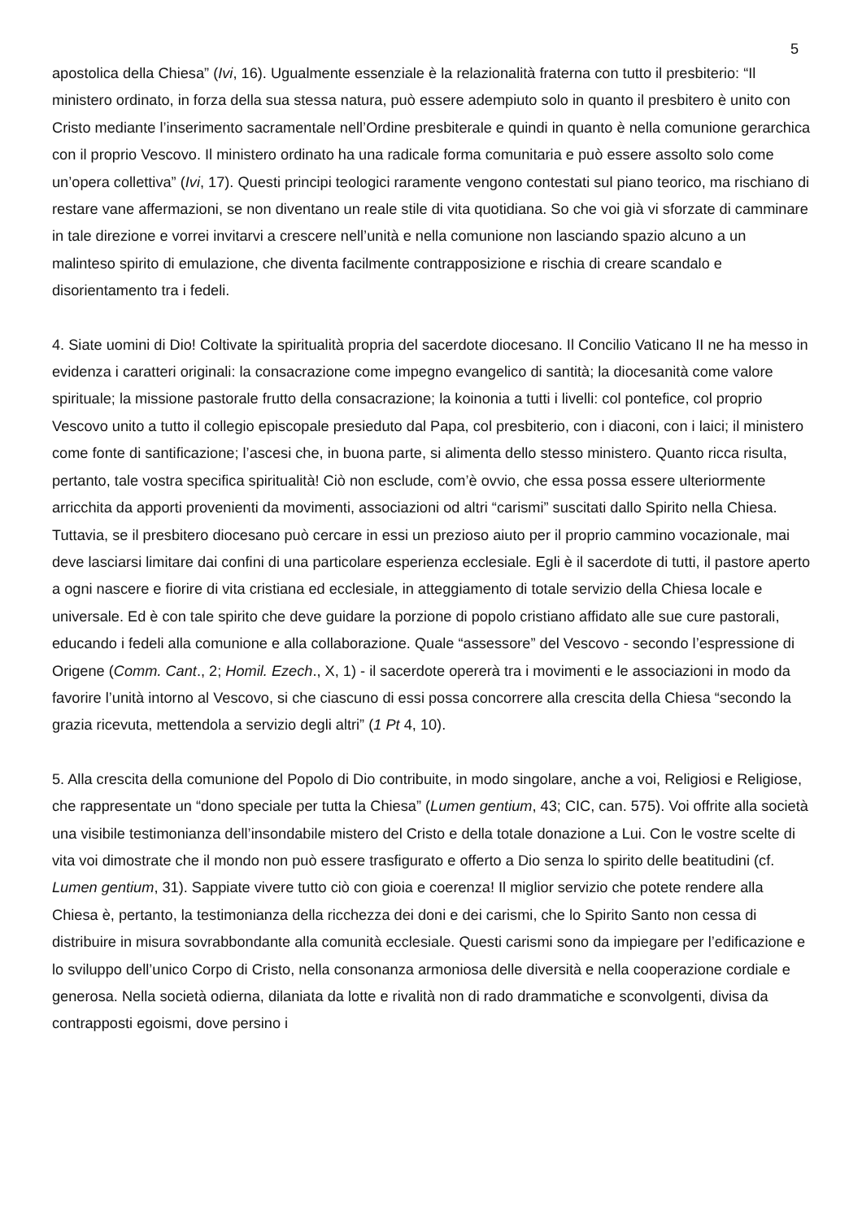5
apostolica della Chiesa” (Ivi, 16). Ugualmente essenziale è la relazionalità fraterna con tutto il presbiterio: “Il ministero ordinato, in forza della sua stessa natura, può essere adempiuto solo in quanto il presbitero è unito con Cristo mediante l’inserimento sacramentale nell’Ordine presbiterale e quindi in quanto è nella comunione gerarchica con il proprio Vescovo. Il ministero ordinato ha una radicale forma comunitaria e può essere assolto solo come un’opera collettiva” (Ivi, 17). Questi principi teologici raramente vengono contestati sul piano teorico, ma rischiano di restare vane affermazioni, se non diventano un reale stile di vita quotidiana. So che voi già vi sforzate di camminare in tale direzione e vorrei invitarvi a crescere nell’unità e nella comunione non lasciando spazio alcuno a un malinteso spirito di emulazione, che diventa facilmente contrapposizione e rischia di creare scandalo e disorientamento tra i fedeli.
4. Siate uomini di Dio! Coltivate la spiritualità propria del sacerdote diocesano. Il Concilio Vaticano II ne ha messo in evidenza i caratteri originali: la consacrazione come impegno evangelico di santità; la diocesanità come valore spirituale; la missione pastorale frutto della consacrazione; la koinonia a tutti i livelli: col pontefice, col proprio Vescovo unito a tutto il collegio episcopale presieduto dal Papa, col presbiterio, con i diaconi, con i laici; il ministero come fonte di santificazione; l’ascesi che, in buona parte, si alimenta dello stesso ministero. Quanto ricca risulta, pertanto, tale vostra specifica spiritualità! Ciò non esclude, com’è ovvio, che essa possa essere ulteriormente arricchita da apporti provenienti da movimenti, associazioni od altri “carismi” suscitati dallo Spirito nella Chiesa. Tuttavia, se il presbitero diocesano può cercare in essi un prezioso aiuto per il proprio cammino vocazionale, mai deve lasciarsi limitare dai confini di una particolare esperienza ecclesiale. Egli è il sacerdote di tutti, il pastore aperto a ogni nascere e fiorire di vita cristiana ed ecclesiale, in atteggiamento di totale servizio della Chiesa locale e universale. Ed è con tale spirito che deve guidare la porzione di popolo cristiano affidato alle sue cure pastorali, educando i fedeli alla comunione e alla collaborazione. Quale “assessore” del Vescovo - secondo l’espressione di Origene (Comm. Cant., 2; Homil. Ezech., X, 1) - il sacerdote opererà tra i movimenti e le associazioni in modo da favorire l’unità intorno al Vescovo, si che ciascuno di essi possa concorrere alla crescita della Chiesa “secondo la grazia ricevuta, mettendola a servizio degli altri” (1 Pt 4, 10).
5. Alla crescita della comunione del Popolo di Dio contribuite, in modo singolare, anche a voi, Religiosi e Religiose, che rappresentate un “dono speciale per tutta la Chiesa” (Lumen gentium, 43; CIC, can. 575). Voi offrite alla società una visibile testimonianza dell’insondabile mistero del Cristo e della totale donazione a Lui. Con le vostre scelte di vita voi dimostrate che il mondo non può essere trasfigurato e offerto a Dio senza lo spirito delle beatitudini (cf. Lumen gentium, 31). Sappiate vivere tutto ciò con gioia e coerenza! Il miglior servizio che potete rendere alla Chiesa è, pertanto, la testimonianza della ricchezza dei doni e dei carismi, che lo Spirito Santo non cessa di distribuire in misura sovrabbondante alla comunità ecclesiale. Questi carismi sono da impiegare per l’edificazione e lo sviluppo dell’unico Corpo di Cristo, nella consonanza armoniosa delle diversità e nella cooperazione cordiale e generosa. Nella società odierna, dilaniata da lotte e rivalità non di rado drammatiche e sconvolgenti, divisa da contrapposti egoismi, dove persino i